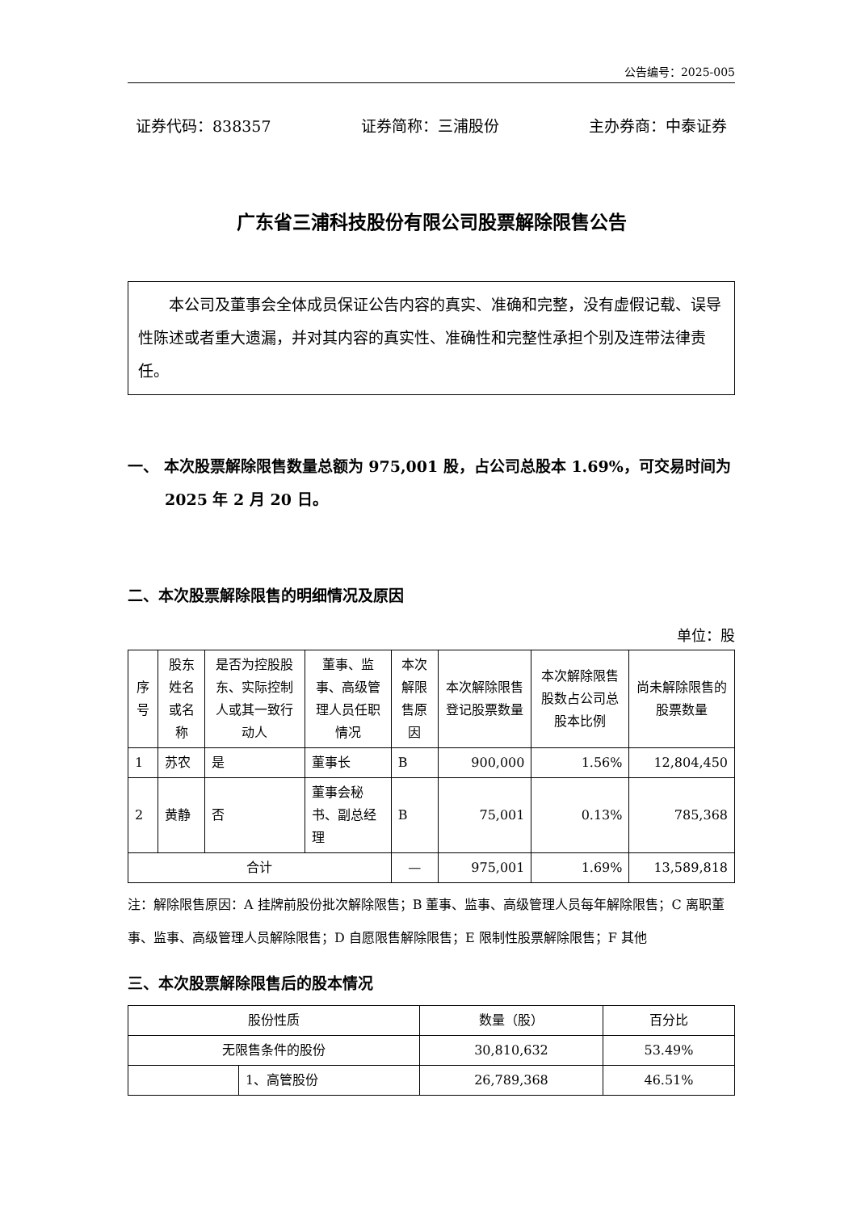公告编号：2025-005
证券代码：838357 证券简称：三浦股份 主办券商：中泰证券
广东省三浦科技股份有限公司股票解除限售公告
本公司及董事会全体成员保证公告内容的真实、准确和完整，没有虚假记载、误导性陈述或者重大遗漏，并对其内容的真实性、准确性和完整性承担个别及连带法律责任。
一、 本次股票解除限售数量总额为 975,001 股，占公司总股本 1.69%，可交易时间为 2025 年 2 月 20 日。
二、本次股票解除限售的明细情况及原因
单位：股
| 序号 | 股东姓名或名称 | 是否为控股股东、实际控制人或其一致行动人 | 董事、监事、高级管理人员任职情况 | 本次解限售原因 | 本次解除限售登记股票数量 | 本次解除限售股数占公司总股本比例 | 尚未解除限售的股票数量 |
| --- | --- | --- | --- | --- | --- | --- | --- |
| 1 | 苏农 | 是 | 董事长 | B | 900,000 | 1.56% | 12,804,450 |
| 2 | 黄静 | 否 | 董事会秘书、副总经理 | B | 75,001 | 0.13% | 785,368 |
| 合计 | | | | — | 975,001 | 1.69% | 13,589,818 |
注：解除限售原因：A 挂牌前股份批次解除限售；B 董事、监事、高级管理人员每年解除限售；C 离职董事、监事、高级管理人员解除限售；D 自愿限售解除限售；E 限制性股票解除限售；F 其他
三、本次股票解除限售后的股本情况
| 股份性质 | | 数量（股） | 百分比 |
| --- | --- | --- | --- |
| 无限售条件的股份 | | 30,810,632 | 53.49% |
| | 1、高管股份 | 26,789,368 | 46.51% |